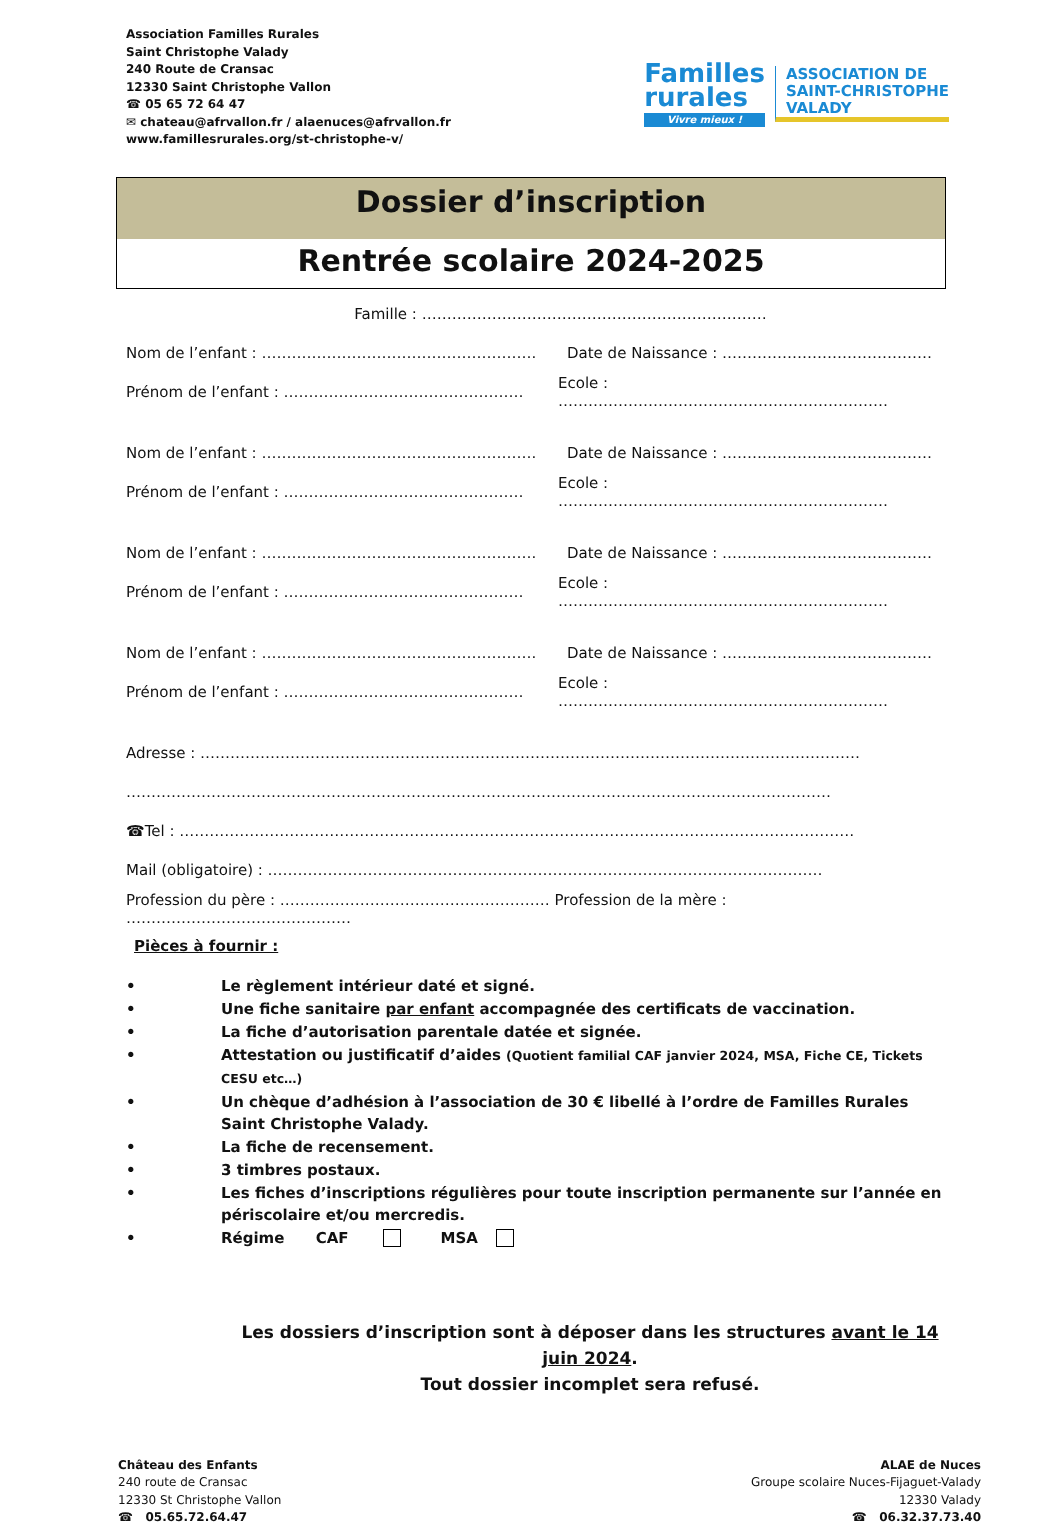Association Familles Rurales
Saint Christophe Valady
240 Route de Cransac
12330 Saint Christophe Vallon
☎ 05 65 72 64 47
✉ chateau@afrvallon.fr / alaenuces@afrvallon.fr
www.famillesrurales.org/st-christophe-v/
Familles
rurales
Vivre mieux !
ASSOCIATION DE
SAINT-CHRISTOPHE
VALADY
Dossier d’inscription
Rentrée scolaire 2024-2025
Famille : ……………………………………………………………
Nom de l’enfant : ……………………………………………….
Date de Naissance : ……………………………………
Prénom de l’enfant : ………………………………………… Ecole : …………………………………………………………
Nom de l’enfant : ……………………………………………….
Date de Naissance : ……………………………………
Prénom de l’enfant : ………………………………………… Ecole : …………………………………………………………
Nom de l’enfant : ……………………………………………….
Date de Naissance : ……………………………………
Prénom de l’enfant : ………………………………………… Ecole : …………………………………………………………
Nom de l’enfant : ……………………………………………….
Date de Naissance : ……………………………………
Prénom de l’enfant : ………………………………………… Ecole : …………………………………………………………
Adresse : ……………………………………………………………………………………………………………………
……………………………………………………………………………………………………………………………
☎Tel : ………………………………………………………………………………………………………………………
Mail (obligatoire) : …………………………………………………………………………………………………
Profession du père : ……………………………………………… Profession de la mère : ………………………………………
Pièces à fournir :
• Le règlement intérieur daté et signé.
• Une fiche sanitaire par enfant accompagnée des certificats de vaccination.
• La fiche d’autorisation parentale datée et signée.
• Attestation ou justificatif d’aides (Quotient familial CAF janvier 2024, MSA, Fiche CE, Tickets CESU etc…)
• Un chèque d’adhésion à l’association de 30 € libellé à l’ordre de Familles Rurales Saint Christophe Valady.
• La fiche de recensement.
• 3 timbres postaux.
• Les fiches d’inscriptions régulières pour toute inscription permanente sur l’année en périscolaire et/ou mercredis.
• Régime CAF MSA
Les dossiers d’inscription sont à déposer dans les structures avant le 14 juin 2024.
Tout dossier incomplet sera refusé.
Château des Enfants
240 route de Cransac
12330 St Christophe Vallon
☎ 05.65.72.64.47
ALAE de Nuces
Groupe scolaire Nuces-Fijaguet-Valady
12330 Valady
☎ 06.32.37.73.40